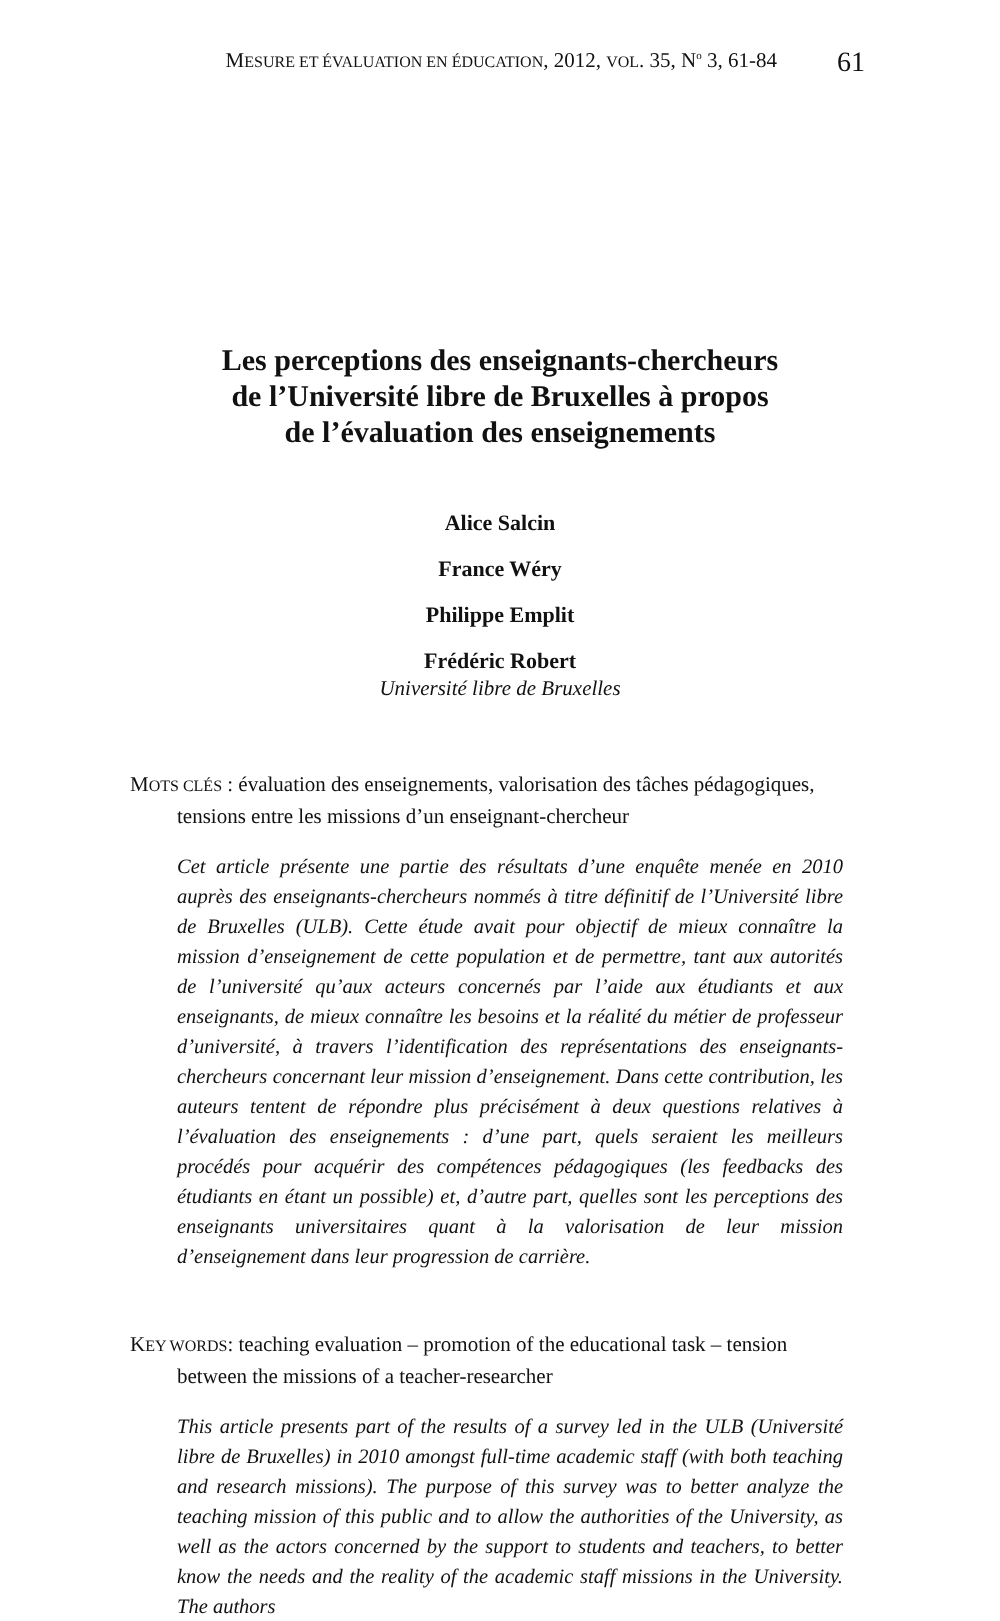MESURE ET ÉVALUATION EN ÉDUCATION, 2012, VOL. 35, N<sup>o</sup> 3, 61-84 61
Les perceptions des enseignants-chercheurs
de l’Université libre de Bruxelles à propos
de l’évaluation des enseignements
Alice Salcin
France Wéry
Philippe Emplit
Frédéric Robert
Université libre de Bruxelles
MOTS CLÉS : évaluation des enseignements, valorisation des tâches pédagogiques, tensions entre les missions d’un enseignant-chercheur
Cet article présente une partie des résultats d’une enquête menée en 2010 auprès des enseignants-chercheurs nommés à titre définitif de l’Université libre de Bruxelles (ULB). Cette étude avait pour objectif de mieux connaître la mission d’enseignement de cette population et de permettre, tant aux autorités de l’université qu’aux acteurs concernés par l’aide aux étudiants et aux enseignants, de mieux connaître les besoins et la réalité du métier de professeur d’université, à travers l’identification des représentations des enseignants-chercheurs concernant leur mission d’enseignement. Dans cette contribution, les auteurs tentent de répondre plus précisément à deux questions relatives à l’évaluation des enseignements : d’une part, quels seraient les meilleurs procédés pour acquérir des compétences pédagogiques (les feedbacks des étudiants en étant un possible) et, d’autre part, quelles sont les perceptions des enseignants universitaires quant à la valorisation de leur mission d’enseignement dans leur progression de carrière.
KEY WORDS: teaching evaluation – promotion of the educational task – tension between the missions of a teacher-researcher
This article presents part of the results of a survey led in the ULB (Université libre de Bruxelles) in 2010 amongst full-time academic staff (with both teaching and research missions). The purpose of this survey was to better analyze the teaching mission of this public and to allow the authorities of the University, as well as the actors concerned by the support to students and teachers, to better know the needs and the reality of the academic staff missions in the University. The authors